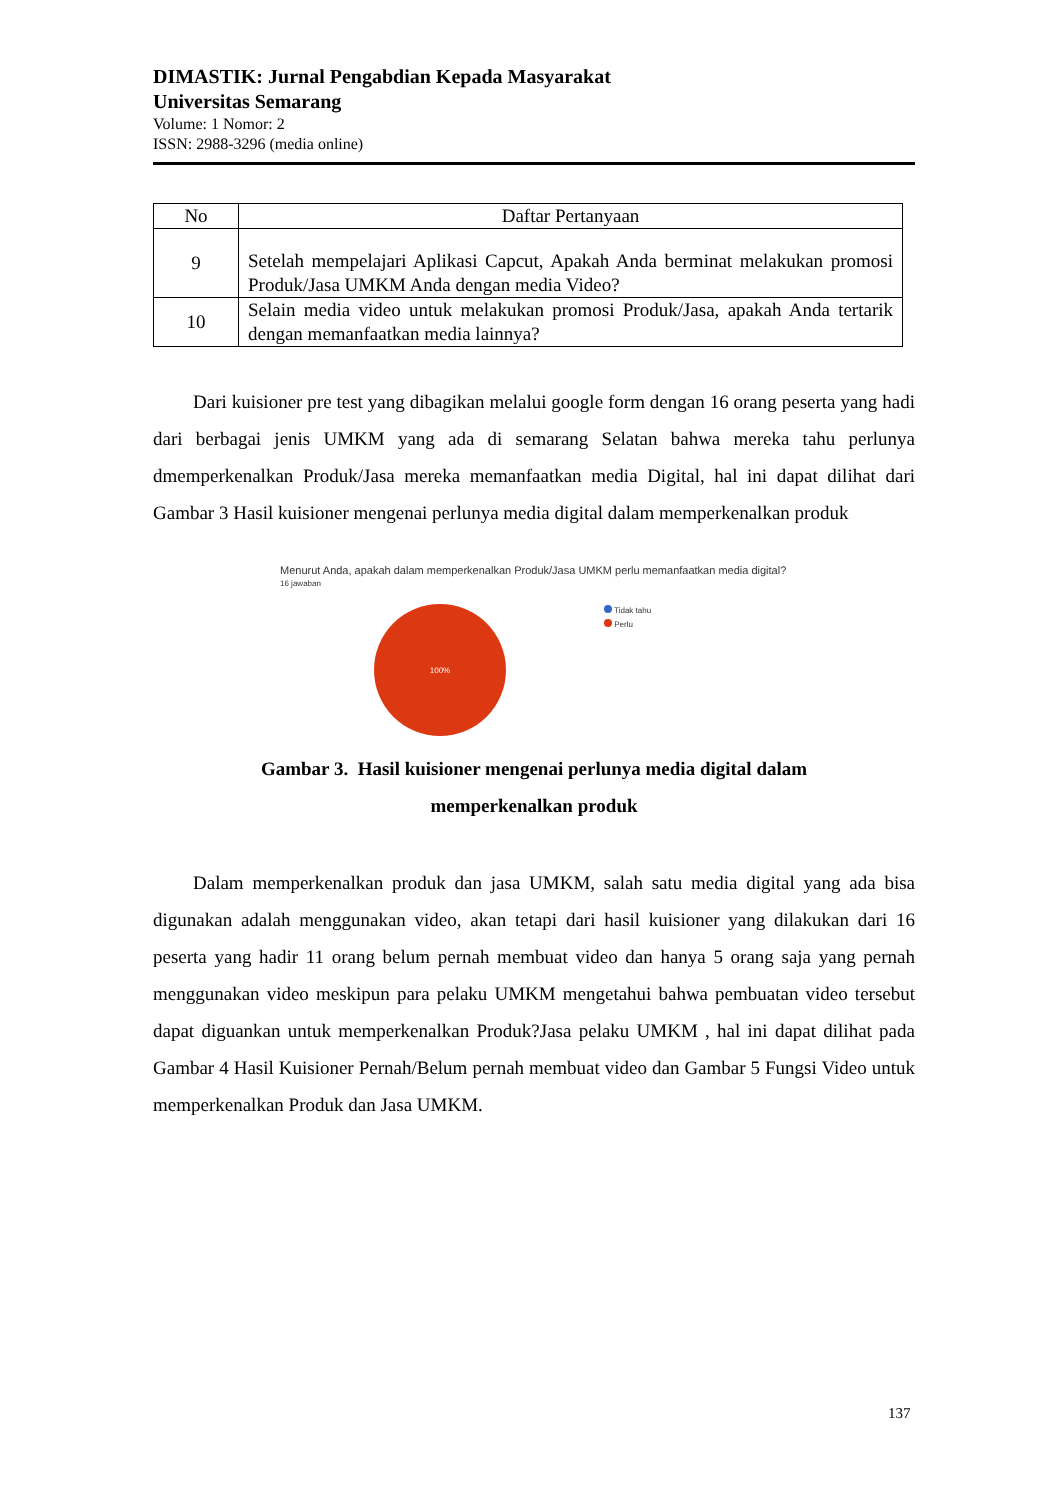DIMASTIK: Jurnal Pengabdian Kepada Masyarakat
Universitas Semarang
Volume: 1 Nomor: 2
ISSN: 2988-3296 (media online)
| No | Daftar Pertanyaan |
| --- | --- |
| 9 | Setelah mempelajari Aplikasi Capcut, Apakah Anda berminat melakukan promosi Produk/Jasa UMKM Anda dengan media Video? |
| 10 | Selain media video untuk melakukan promosi Produk/Jasa, apakah Anda tertarik dengan memanfaatkan media lainnya? |
Dari kuisioner pre test yang dibagikan melalui google form dengan 16 orang peserta yang hadi dari berbagai jenis UMKM yang ada di semarang Selatan bahwa mereka tahu perlunya dmemperkenalkan Produk/Jasa mereka memanfaatkan media Digital, hal ini dapat dilihat dari Gambar 3 Hasil kuisioner mengenai perlunya media digital dalam memperkenalkan produk
Menurut Anda, apakah dalam memperkenalkan Produk/Jasa UMKM perlu memanfaatkan media digital?
16 jawaban
100%
Tidak tahu
Perlu
Gambar 3. Hasil kuisioner mengenai perlunya media digital dalam
memperkenalkan produk
Dalam memperkenalkan produk dan jasa UMKM, salah satu media digital yang ada bisa digunakan adalah menggunakan video, akan tetapi dari hasil kuisioner yang dilakukan dari 16 peserta yang hadir 11 orang belum pernah membuat video dan hanya 5 orang saja yang pernah menggunakan video meskipun para pelaku UMKM mengetahui bahwa pembuatan video tersebut dapat diguankan untuk memperkenalkan Produk?Jasa pelaku UMKM , hal ini dapat dilihat pada Gambar 4 Hasil Kuisioner Pernah/Belum pernah membuat video dan Gambar 5 Fungsi Video untuk memperkenalkan Produk dan Jasa UMKM.
137